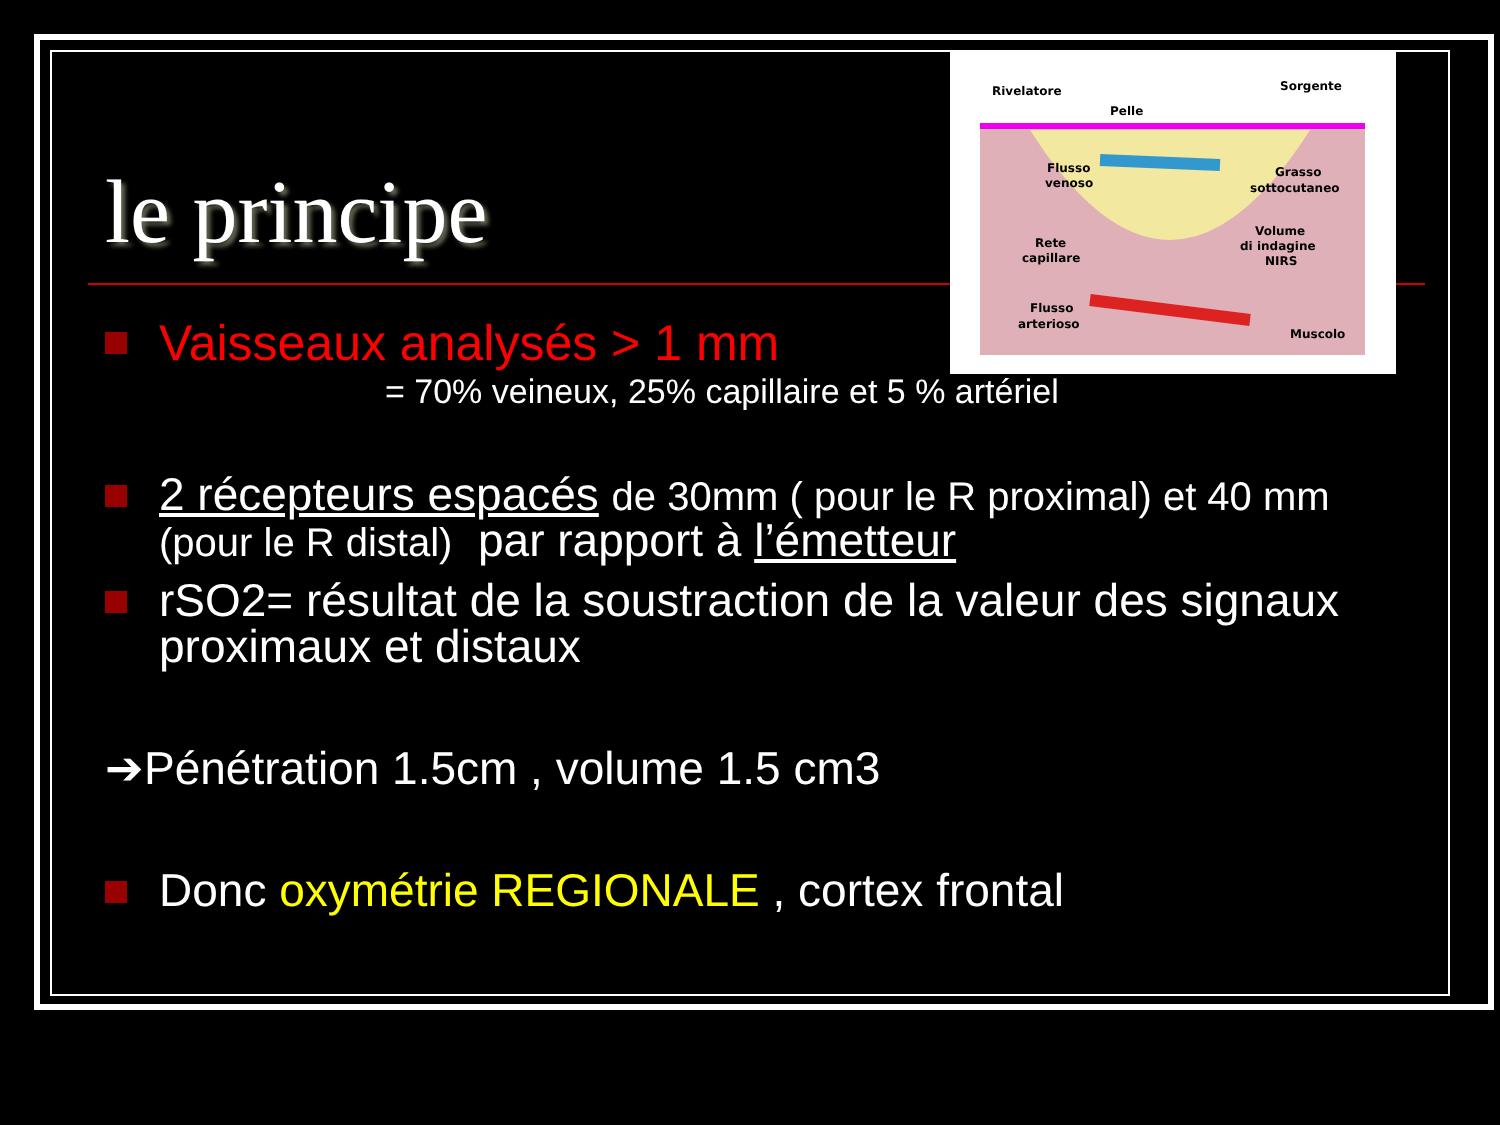Rivelatore
Sorgente
Pelle
Flusso
venoso
Grasso
sottocutaneo
Rete
capillare
Volume
di indagine
NIRS
Flusso
arterioso
Muscolo
le principe
Vaisseaux analysés > 1 mm
= 70% veineux, 25% capillaire et 5 % artériel
2 récepteurs espacés de 30mm ( pour le R proximal) et 40 mm (pour le R distal) par rapport à l’émetteur
rSO2= résultat de la soustraction de la valeur des signaux proximaux et distaux
➔Pénétration 1.5cm , volume 1.5 cm3
Donc oxymétrie REGIONALE , cortex frontal